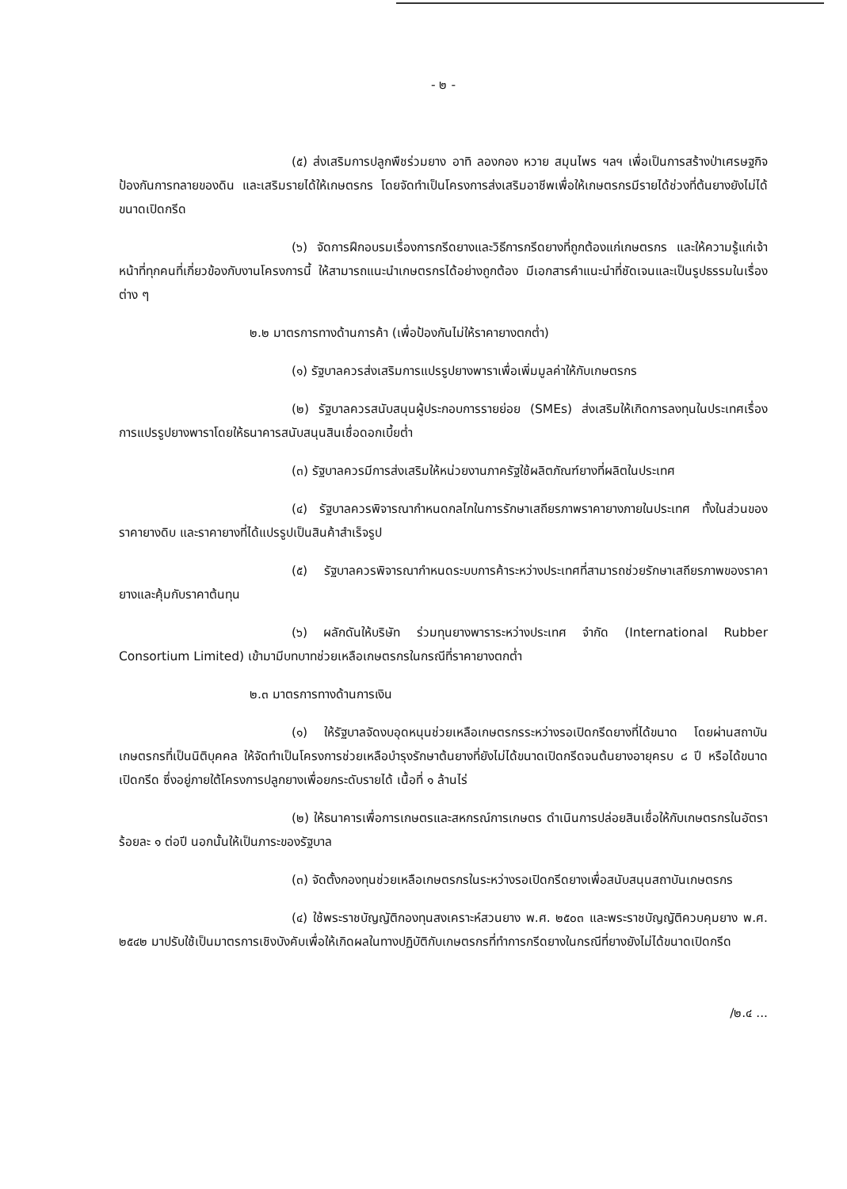- ๒ -
(๕) ส่งเสริมการปลูกพืชร่วมยาง อาทิ ลองกอง หวาย สมุนไพร ฯลฯ เพื่อเป็นการสร้างป่าเศรษฐกิจ ป้องกันการทลายของดิน และเสริมรายได้ให้เกษตรกร โดยจัดทำเป็นโครงการส่งเสริมอาชีพเพื่อให้เกษตรกรมีรายได้ช่วงที่ต้นยางยังไม่ได้ขนาดเปิดกรีด
(๖) จัดการฝึกอบรมเรื่องการกรีดยางและวิธีการกรีดยางที่ถูกต้องแก่เกษตรกร และให้ความรู้แก่เจ้าหน้าที่ทุกคนที่เกี่ยวข้องกับงานโครงการนี้ ให้สามารถแนะนำเกษตรกรได้อย่างถูกต้อง มีเอกสารคำแนะนำที่ชัดเจนและเป็นรูปธรรมในเรื่องต่าง ๆ
๒.๒ มาตรการทางด้านการค้า (เพื่อป้องกันไม่ให้ราคายางตกต่ำ)
(๑) รัฐบาลควรส่งเสริมการแปรรูปยางพาราเพื่อเพิ่มมูลค่าให้กับเกษตรกร
(๒) รัฐบาลควรสนับสนุนผู้ประกอบการรายย่อย (SMEs) ส่งเสริมให้เกิดการลงทุนในประเทศเรื่องการแปรรูปยางพาราโดยให้ธนาคารสนับสนุนสินเชื่อดอกเบี้ยต่ำ
(๓) รัฐบาลควรมีการส่งเสริมให้หน่วยงานภาครัฐใช้ผลิตภัณฑ์ยางที่ผลิตในประเทศ
(๔) รัฐบาลควรพิจารณากำหนดกลไกในการรักษาเสถียรภาพราคายางภายในประเทศ ทั้งในส่วนของราคายางดิบ และราคายางที่ได้แปรรูปเป็นสินค้าสำเร็จรูป
(๕) รัฐบาลควรพิจารณากำหนดระบบการค้าระหว่างประเทศที่สามารถช่วยรักษาเสถียรภาพของราคายางและคุ้มกับราคาต้นทุน
(๖) ผลักดันให้บริษัท ร่วมทุนยางพาราระหว่างประเทศ จำกัด (International Rubber Consortium Limited) เข้ามามีบทบาทช่วยเหลือเกษตรกรในกรณีที่ราคายางตกต่ำ
๒.๓ มาตรการทางด้านการเงิน
(๑) ให้รัฐบาลจัดงบอุดหนุนช่วยเหลือเกษตรกรระหว่างรอเปิดกรีดยางที่ได้ขนาด โดยผ่านสถาบันเกษตรกรที่เป็นนิติบุคคล ให้จัดทำเป็นโครงการช่วยเหลือบำรุงรักษาต้นยางที่ยังไม่ได้ขนาดเปิดกรีดจนต้นยางอายุครบ ๘ ปี หรือได้ขนาดเปิดกรีด ซึ่งอยู่ภายใต้โครงการปลูกยางเพื่อยกระดับรายได้ เนื้อที่ ๑ ล้านไร่
(๒) ให้ธนาคารเพื่อการเกษตรและสหกรณ์การเกษตร ดำเนินการปล่อยสินเชื่อให้กับเกษตรกรในอัตราร้อยละ ๑ ต่อปี นอกนั้นให้เป็นภาระของรัฐบาล
(๓) จัดตั้งกองทุนช่วยเหลือเกษตรกรในระหว่างรอเปิดกรีดยางเพื่อสนับสนุนสถาบันเกษตรกร
(๔) ใช้พระราชบัญญัติกองทุนสงเคราะห์สวนยาง พ.ศ. ๒๕๐๓ และพระราชบัญญัติควบคุมยาง พ.ศ. ๒๕๔๒ มาปรับใช้เป็นมาตรการเชิงบังคับเพื่อให้เกิดผลในทางปฏิบัติกับเกษตรกรที่ทำการกรีดยางในกรณีที่ยางยังไม่ได้ขนาดเปิดกรีด
/๒.๔ ...